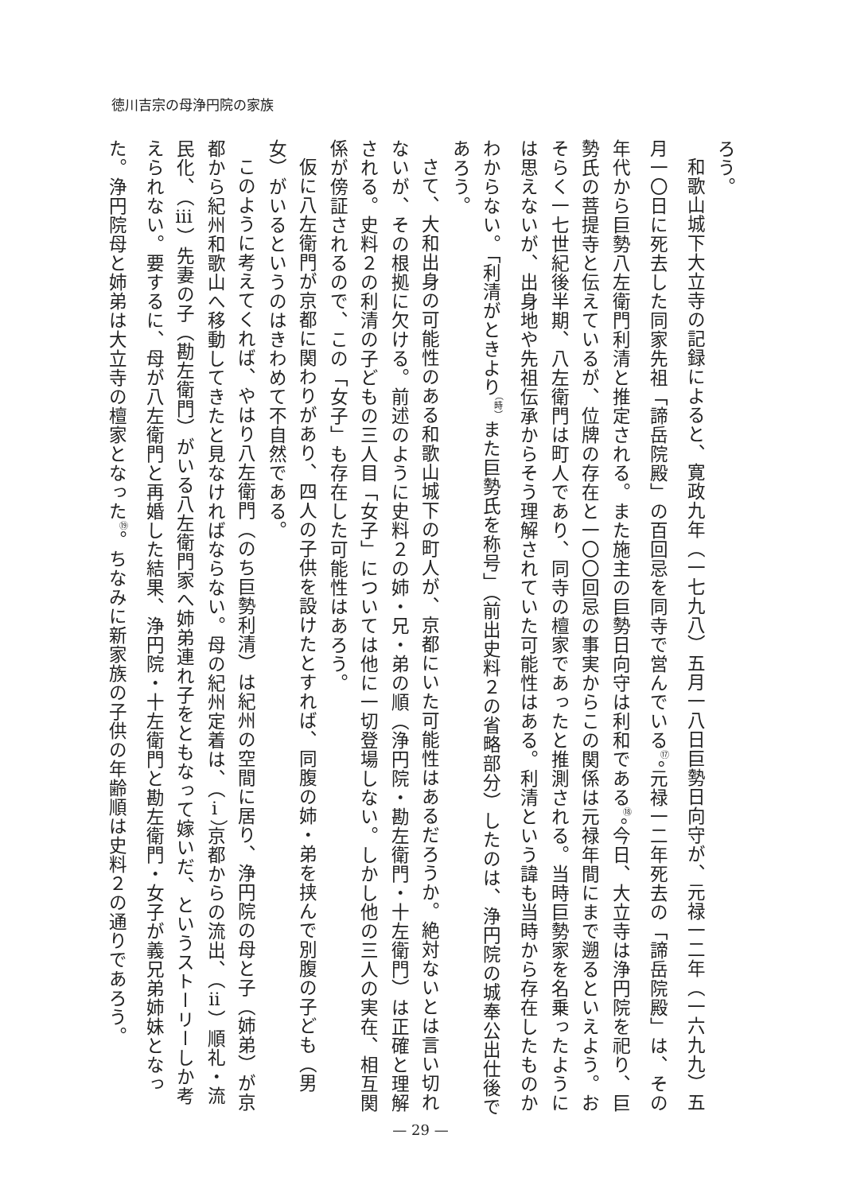徳川吉宗の母浄円院の家族
ろう。
和歌山城下大立寺の記録によると、寛政九年（一七九八）五月一八日巨勢日向守が、元禄一二年（一六九九）五月一〇日に死去した同家先祖「諦岳院殿」の百回忌を同寺で営んでいる<sup>⑰</sup>。元禄一二年死去の「諦岳院殿」は、その年代から巨勢八左衛門利清と推定される。また施主の巨勢日向守は利和である<sup>⑱</sup>。今日、大立寺は浄円院を祀り、巨勢氏の菩提寺と伝えているが、位牌の存在と一〇〇回忌の事実からこの関係は元禄年間にまで遡るといえよう。おそらく一七世紀後半期、八左衛門は町人であり、同寺の檀家であったと推測される。当時巨勢家を名乗ったようには思えないが、出身地や先祖伝承からそう理解されていた可能性はある。利清という諱も当時から存在したものかわからない。「利清がときより<sup>（時）</sup>また巨勢氏を称号」（前出史料２の省略部分）したのは、浄円院の城奉公出仕後であろう。
さて、大和出身の可能性のある和歌山城下の町人が、京都にいた可能性はあるだろうか。絶対ないとは言い切れないが、その根拠に欠ける。前述のように史料２の姉・兄・弟の順（浄円院・勘左衛門・十左衛門）は正確と理解される。史料２の利清の子どもの三人目「女子」については他に一切登場しない。しかし他の三人の実在、相互関係が傍証されるので、この「女子」も存在した可能性はあろう。
仮に八左衛門が京都に関わりがあり、四人の子供を設けたとすれば、同腹の姉・弟を挟んで別腹の子ども（男女）がいるというのはきわめて不自然である。
このように考えてくれば、やはり八左衛門（のち巨勢利清）は紀州の空間に居り、浄円院の母と子（姉弟）が京都から紀州和歌山へ移動してきたと見なければならない。母の紀州定着は、（ⅰ）京都からの流出、（ⅱ）順礼・流民化、（ⅲ）先妻の子（勘左衛門）がいる八左衛門家へ姉弟連れ子をともなって嫁いだ、というストーリーしか考えられない。要するに、母が八左衛門と再婚した結果、浄円院・十左衛門と勘左衛門・女子が義兄弟姉妹となった。浄円院母と姉弟は大立寺の檀家となった<sup>⑲</sup>。ちなみに新家族の子供の年齢順は史料２の通りであろう。
— 29 —